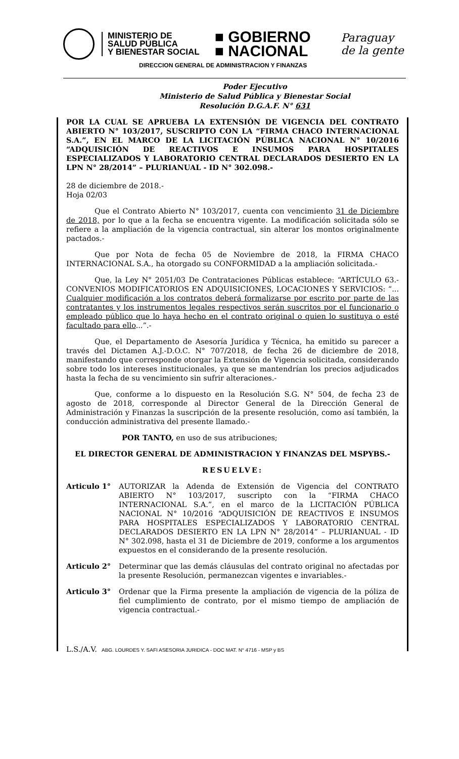MINISTERIO DE
SALUD PÚBLICA
Y BIENESTAR SOCIAL
■ GOBIERNO
■ NACIONAL
Paraguay
de la gente
DIRECCION GENERAL DE ADMINISTRACION Y FINANZAS
Poder Ejecutivo
Ministerio de Salud Pública y Bienestar Social
Resolución D.G.A.F. N° 631
POR LA CUAL SE APRUEBA LA EXTENSIÓN DE VIGENCIA DEL CONTRATO ABIERTO N° 103/2017, SUSCRIPTO CON LA “FIRMA CHACO INTERNACIONAL S.A.”, EN EL MARCO DE LA LICITACIÓN PÚBLICA NACIONAL N° 10/2016 “ADQUISICIÓN DE REACTIVOS E INSUMOS PARA HOSPITALES ESPECIALIZADOS Y LABORATORIO CENTRAL DECLARADOS DESIERTO EN LA LPN N° 28/2014” – PLURIANUAL - ID N° 302.098.-
28 de diciembre de 2018.-
Hoja 02/03
Que el Contrato Abierto N° 103/2017, cuenta con vencimiento 31 de Diciembre de 2018, por lo que a la fecha se encuentra vigente. La modificación solicitada sólo se refiere a la ampliación de la vigencia contractual, sin alterar los montos originalmente pactados.-
Que por Nota de fecha 05 de Noviembre de 2018, la FIRMA CHACO INTERNACIONAL S.A., ha otorgado su CONFORMIDAD a la ampliación solicitada.-
Que, la Ley N° 2051/03 De Contrataciones Públicas establece: “ARTÍCULO 63.- CONVENIOS MODIFICATORIOS EN ADQUISICIONES, LOCACIONES Y SERVICIOS: “... Cualquier modificación a los contratos deberá formalizarse por escrito por parte de las contratantes y los instrumentos legales respectivos serán suscritos por el funcionario o empleado público que lo haya hecho en el contrato original o quien lo sustituya o esté facultado para ello...”.-
Que, el Departamento de Asesoría Jurídica y Técnica, ha emitido su parecer a través del Dictamen A.J.-D.O.C. N° 707/2018, de fecha 26 de diciembre de 2018, manifestando que corresponde otorgar la Extensión de Vigencia solicitada, considerando sobre todo los intereses institucionales, ya que se mantendrían los precios adjudicados hasta la fecha de su vencimiento sin sufrir alteraciones.-
Que, conforme a lo dispuesto en la Resolución S.G. N° 504, de fecha 23 de agosto de 2018, corresponde al Director General de la Dirección General de Administración y Finanzas la suscripción de la presente resolución, como así también, la conducción administrativa del presente llamado.-
POR TANTO, en uso de sus atribuciones;
EL DIRECTOR GENERAL DE ADMINISTRACION Y FINANZAS DEL MSPYBS.-
RESUELVE:
Articulo 1°
AUTORIZAR la Adenda de Extensión de Vigencia del CONTRATO ABIERTO N° 103/2017, suscripto con la “FIRMA CHACO INTERNACIONAL S.A.”, en el marco de la LICITACIÓN PÚBLICA NACIONAL N° 10/2016 “ADQUISICIÓN DE REACTIVOS E INSUMOS PARA HOSPITALES ESPECIALIZADOS Y LABORATORIO CENTRAL DECLARADOS DESIERTO EN LA LPN N° 28/2014” – PLURIANUAL - ID N° 302.098, hasta el 31 de Diciembre de 2019, conforme a los argumentos expuestos en el considerando de la presente resolución.
Articulo 2°
Determinar que las demás cláusulas del contrato original no afectadas por la presente Resolución, permanezcan vigentes e invariables.-
Articulo 3°
Ordenar que la Firma presente la ampliación de vigencia de la póliza de fiel cumplimiento de contrato, por el mismo tiempo de ampliación de vigencia contractual.-
L.S./A.V. ABG. LOURDES Y. SAFI ASESORIA JURIDICA - DOC MAT. N° 4716 - MSP y BS